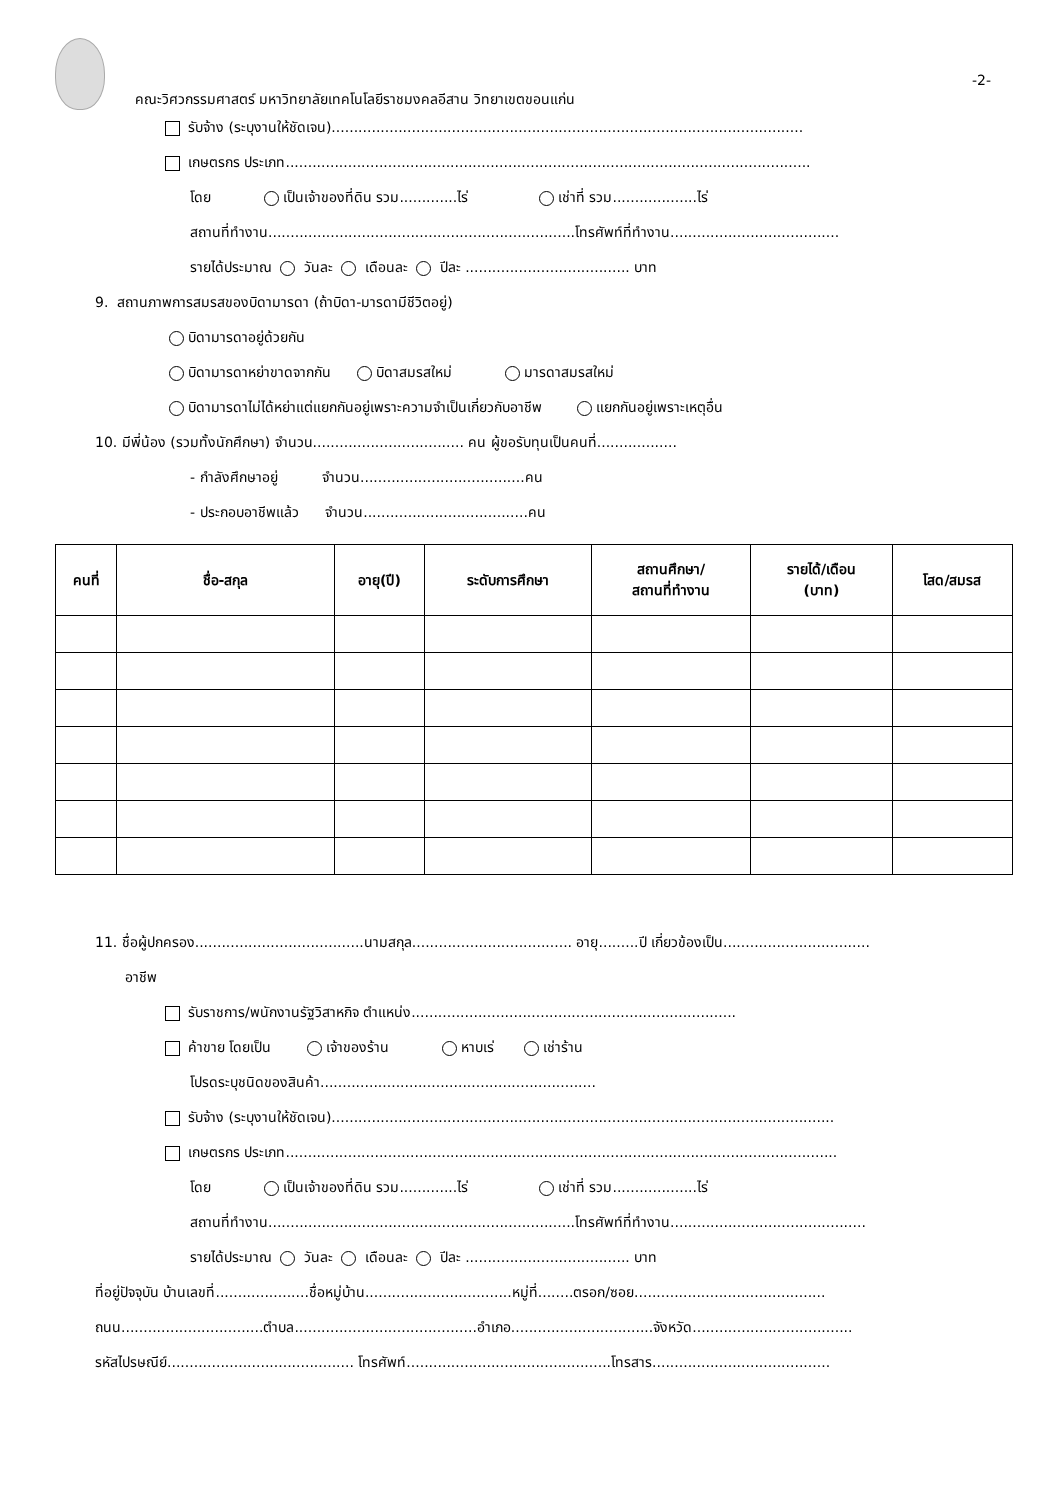คณะวิศวกรรมศาสตร์ มหาวิทยาลัยเทคโนโลยีราชมงคลอีสาน วิทยาเขตขอนแก่น
-2-
รับจ้าง (ระบุงานให้ชัดเจน)..........................................................................................................
เกษตรกร ประเภท......................................................................................................................
โดย เป็นเจ้าของที่ดิน รวม.............ไร่ เช่าที่ รวม...................ไร่
สถานที่ทำงาน.....................................................................โทรศัพท์ที่ทำงาน......................................
รายได้ประมาณ วันละ เดือนละ ปีละ ..................................... บาท
9. สถานภาพการสมรสของบิดามารดา (ถ้าบิดา-มารดามีชีวิตอยู่)
บิดามารดาอยู่ด้วยกัน
บิดามารดาหย่าขาดจากกัน บิดาสมรสใหม่ มารดาสมรสใหม่
บิดามารดาไม่ได้หย่าแต่แยกกันอยู่เพราะความจำเป็นเกี่ยวกับอาชีพ แยกกันอยู่เพราะเหตุอื่น
10. มีพี่น้อง (รวมทั้งนักศึกษา) จำนวน.................................. คน ผู้ขอรับทุนเป็นคนที่..................
- กำลังศึกษาอยู่ จำนวน.....................................คน
- ประกอบอาชีพแล้ว จำนวน.....................................คน
| คนที่ | ชื่อ-สกุล | อายุ(ปี) | ระดับการศึกษา | สถานศึกษา/ สถานที่ทำงาน | รายได้/เดือน (บาท) | โสด/สมรส |
| --- | --- | --- | --- | --- | --- | --- |
11. ชื่อผู้ปกครอง......................................นามสกุล.................................... อายุ.........ปี เกี่ยวข้องเป็น.................................
อาชีพ
รับราชการ/พนักงานรัฐวิสาหกิจ ตำแหน่ง.........................................................................
ค้าขาย โดยเป็น เจ้าของร้าน หาบเร่ เช่าร้าน
โปรดระบุชนิดของสินค้า..............................................................
รับจ้าง (ระบุงานให้ชัดเจน).................................................................................................................
เกษตรกร ประเภท............................................................................................................................
โดย เป็นเจ้าของที่ดิน รวม.............ไร่ เช่าที่ รวม...................ไร่
สถานที่ทำงาน.....................................................................โทรศัพท์ที่ทำงาน............................................
รายได้ประมาณ วันละ เดือนละ ปีละ ..................................... บาท
ที่อยู่ปัจจุบัน บ้านเลขที่.....................ชื่อหมู่บ้าน.................................หมู่ที่........ตรอก/ซอย...........................................
ถนน................................ตำบล.........................................อำเภอ................................จังหวัด....................................
รหัสไปรษณีย์.......................................... โทรศัพท์..............................................โทรสาร........................................